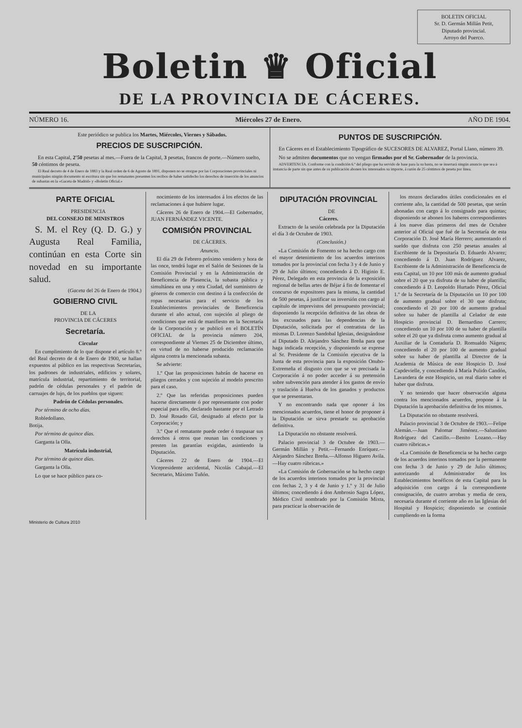BOLETIN OFICIAL
Sr. D. Germán Millán Petit,
Diputado provincial.
Arroyo del Puerco.
Boletin ♛ Oficial
DE LA PROVINCIA DE CÁCERES.
NÚMERO 16. Miércoles 27 de Enero. AÑO DE 1904.
Este periódico se publica los Martes, Miércoles, Viernes y Sábados.
PRECIOS DE SUSCRIPCIÓN.
En esta Capital, 2'50 pesetas al mes.—Fuera de la Capital, 3 pesetas, francos de porte.—Número suelto, 50 céntimos de peseta.
El Real decreto de 4 de Enero de 1883 y la Real orden de 6 de Agosto de 1891, disponen no se otorgue por las Corporaciones provinciales ni municipales ningún documento ni escritura sin que los rematantes presenten los recibos de haber satisfecho los derechos de inserción de los anuncios de subastas en la «Gaceta de Madrid» y «Boletín Oficial.»
PUNTOS DE SUSCRIPCIÓN.
En Cáceres en el Establecimiento Tipográfico de SUCESORES DE ALVAREZ, Portal Llano, número 39.
No se admiten documentos que no vengan firmados por el Sr. Gobernador de la provincia.
ADVERTENCIA. Conforme con la condición 6.ª del pliego que ha servido de base para la su basta, no se insertará ningún anuncio que sea á instancia de parte sin que antes de su publicación abonen los interesados su importe, á razón de 25 céntimos de peseta por línea.
PARTE OFICIAL
PRESIDENCIA
DEL CONSEJO DE MINISTROS
S. M. el Rey (Q. D. G.) y Augusta Real Familia, continúan en esta Corte sin novedad en su importante salud.
(Gaceta del 26 de Enero de 1904.)
GOBIERNO CIVIL
DE LA
PROVINCIA DE CÁCERES
Secretaría.
Circular
En cumplimiento de lo que dispone el artículo 8.º del Real decreto de 4 de Enero de 1900, se hallan expuestos al público en las respectivas Secretarías, los padrones de industriales, edificios y solares, matrícula industrial, repartimiento de territorial, padrón de cédulas personales y el padrón de carruajes de lujo, de los pueblos que siguen:
Padrón de Cédulas personales.
Por término de ocho días.
Robledollano.
Botija.
Por término de quince días.
Garganta la Olla.
Matrícula industrial,
Por término de quince días.
Garganta la Olla.
Lo que se hace público para co-
nocimiento de los interesados á los efectos de las reclamaciones á que hubiere lugar.
Cáceres 26 de Enero de 1904.—El Gobernador, JUAN FERNÁNDEZ VICENTE.
COMISIÓN PROVINCIAL
DE CÁCERES.
Anuncio.
El día 29 de Febrero próximo venidero y hora de las once, tendrá lugar en el Salón de Sesiones de la Comisión Provincial y en la Administración de Beneficencia de Plasencia, la subasta pública y simultánea en una y otra Ciudad, del suministro de géneros de comercio con destino á la confección de ropas necesarias para el servicio de los Establecimientos provinciales de Beneficencia durante el año actual, con sujeción al pliego de condiciones que está de manifiesto en la Secretaría de la Corporación y se publicó en el BOLETÍN OFICIAL de la provincia número 204, correspondiente al Viernes 25 de Diciembre último, en virtud de no haberse producido reclamación alguna contra la mencionada subasta.
Se advierte:
1.º Que las proposiciones habrán de hacerse en pliegos cerrados y con sujeción al modelo prescrito para el caso.
2.º Que las referidas proposiciones pueden hacerse directamente ó por representante con poder especial para ello, declarado bastante por el Letrado D. José Rosado Gil, designado al efecto por la Corporación; y
3.º Que el rematante puede ceder ó traspasar sus derechos á otros que reunan las condiciones y presten las garantías exigidas, asintiendo la Diputación.
Cáceres 22 de Enero de 1904.—El Vicepresidente accidental, Nicolás Cabajal.—El Secretario, Máximo Tuñón.
DIPUTACIÓN PROVINCIAL
DE
Cáceres.
Extracto de la sesión celebrada por la Diputación el día 3 de Octubre de 1903.
(Conclusión.)
«La Comisión de Fomento se ha hecho cargo con el mayor detenimiento de los acuerdos interinos tomados por la provincial con fecha 3 y 4 de Junio y 29 de Julio últimos; concediendo á D. Higinio E. Pérez, Delegado en esta provincia de la exposición regional de bellas artes de Béjar á fin de fomentar el concurso de expositores para la misma, la cantidad de 500 pesetas, á justificar su inversión con cargo al capítulo de imprevistos del presupuesto provincial; disponiendo la recepción definitiva de las obras de los excusados para las dependencias de la Diputación, solicitada por el contratista de las mismas D. Lorenzo Sandobal Iglesias, designándose al Diputado D. Alejandro Sánchez Breña para que haga indicada recepción, y disponiendo se exprese al Sr. Presidente de la Comisión ejecutiva de la Junta de esta provincia para la exposición Onubo-Extremeña el disgusto con que se ve precisada la Corporación á no poder acceder á su pretensión sobre subvención para atender á los gastos de envío y traslación á Huelva de los ganados y productos que se presentaran.
Y no encontrando nada que oponer á los mencionados acuerdos, tiene el honor de proponer á la Diputación se sirva prestarle su aprobación definitiva.
La Diputación no obstante resolverá.
Palacio provincial 3 de Octubre de 1903.—Germán Millán y Petit.—Fernando Enríquez.—Alejandro Sánchez Breña.—Alfonso Higuero Avila.—Hay cuatro rúbricas.»
«La Comisión de Gobernación se ha hecho cargo de los acuerdos interinos tomados por la provincial con fechas 2, 3 y 4 de Junio y 1.º y 31 de Julio últimos; concediendo á don Ambrosio Sagra López, Médico Civil nombrado por la Comisión Mixta, para practicar la observación de
los mozos declarados útiles condicionales en el corriente año, la cantidad de 500 pesetas, que serán abonadas con cargo á lo consignado para quintas; disponiendo se abonen los haberes correspondientes á los nueve días primeros del mes de Octubre anterior al Oficial que fué de la Secretaría de esta Corporación D. José María Herrero; aumentando el sueldo que disfruta con 250 pesetas anuales al Escribiente de la Depositaría D. Eduardo Alvarez; concediendo á D. Juan Rodríguez Alvarez, Escribiente de la Administración de Beneficencia de esta Capital, un 10 por 100 más de aumento gradual sobre el 20 que ya disfruta de su haber de plantilla; concediendo á D. Leopoldo Hurtado Pérez, Oficial 1.º de la Secretaría de la Diputación un 10 por 100 de aumento gradual sobre el 30 que disfruta; concediendo el 20 por 100 de aumento gradual sobre su haber de plantilla al Celador de este Hospicio provincial D. Bernardino Carrero; concediendo un 10 por 100 de su haber de plantilla sobre el 20 que ya disfruta como aumento gradual al Auxiliar de la Contaduría D. Romualdo Nágera; concediendo el 20 por 100 de aumento gradual sobre su haber de plantilla al Director de la Academia de Música de este Hospicio D. José Capdevielle, y concediendo á María Pulido Candón, Lavandera de este Hospicio, un real diario sobre el haber que disfruta.
Y no teniendo que hacer observación alguna contra los mencionados acuerdos, propone á la Diputación la aprobación definitiva de los mismos.
La Diputación no obstante resolverá.
Palacio provincial 3 de Octubre de 1903.—Felipe Alemán.—Juan Palomar Jiménez.—Salustiano Rodríguez del Castillo.—Benito Lozano.—Hay cuatro rúbricas.»
«La Comisión de Beneficencia se ha hecho cargo de los acuerdos interinos tomados por la permanente con fecha 3 de Junio y 29 de Julio últimos; autorizando al Administrador de los Establecimientos benéficos de esta Capital para la adquisición con cargo á la correspondiente consignación, de cuatro arrobas y media de cera, necesaria durante el corriente año en las Iglesias del Hospital y Hospicio; disponiendo se continúe cumpliendo en la forma
Ministerio de Cultura 2010